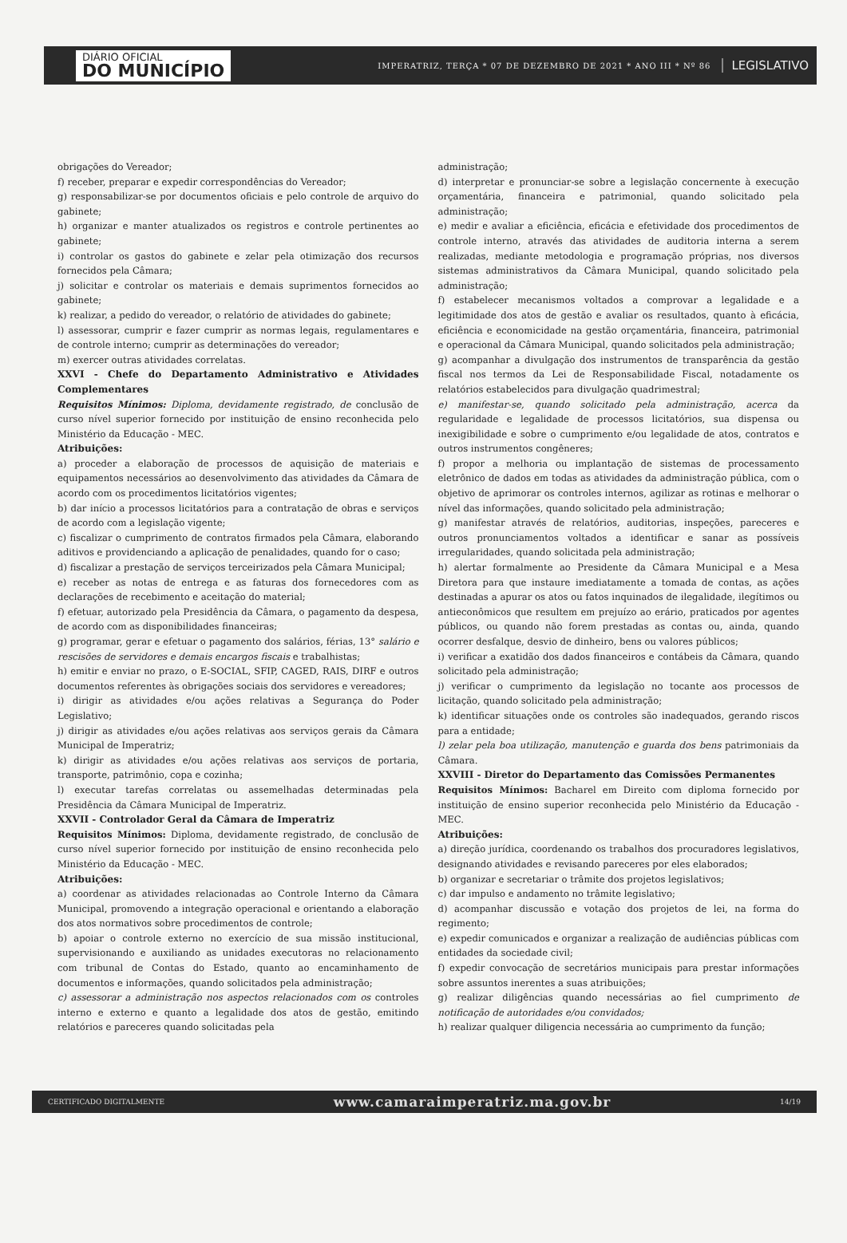DIÁRIO OFICIAL
DO MUNICÍPIO
IMPERATRIZ, TERÇA * 07 DE DEZEMBRO DE 2021 * ANO III * Nº 86
LEGISLATIVO
obrigações do Vereador;
f) receber, preparar e expedir correspondências do Vereador;
g) responsabilizar-se por documentos oficiais e pelo controle de arquivo do gabinete;
h) organizar e manter atualizados os registros e controle pertinentes ao gabinete;
i) controlar os gastos do gabinete e zelar pela otimização dos recursos fornecidos pela Câmara;
j) solicitar e controlar os materiais e demais suprimentos fornecidos ao gabinete;
k) realizar, a pedido do vereador, o relatório de atividades do gabinete;
l) assessorar, cumprir e fazer cumprir as normas legais, regulamentares e de controle interno; cumprir as determinações do vereador;
m) exercer outras atividades correlatas.
XXVI - Chefe do Departamento Administrativo e Atividades Complementares
Requisitos Mínimos: Diploma, devidamente registrado, de conclusão de curso nível superior fornecido por instituição de ensino reconhecida pelo Ministério da Educação - MEC.
Atribuições:
a) proceder a elaboração de processos de aquisição de materiais e equipamentos necessários ao desenvolvimento das atividades da Câmara de acordo com os procedimentos licitatórios vigentes;
b) dar início a processos licitatórios para a contratação de obras e serviços de acordo com a legislação vigente;
c) fiscalizar o cumprimento de contratos firmados pela Câmara, elaborando aditivos e providenciando a aplicação de penalidades, quando for o caso;
d) fiscalizar a prestação de serviços terceirizados pela Câmara Municipal;
e) receber as notas de entrega e as faturas dos fornecedores com as declarações de recebimento e aceitação do material;
f) efetuar, autorizado pela Presidência da Câmara, o pagamento da despesa, de acordo com as disponibilidades financeiras;
g) programar, gerar e efetuar o pagamento dos salários, férias, 13° salário e rescisões de servidores e demais encargos fiscais e trabalhistas;
h) emitir e enviar no prazo, o E-SOCIAL, SFIP, CAGED, RAIS, DIRF e outros documentos referentes às obrigações sociais dos servidores e vereadores;
i) dirigir as atividades e/ou ações relativas a Segurança do Poder Legislativo;
j) dirigir as atividades e/ou ações relativas aos serviços gerais da Câmara Municipal de Imperatriz;
k) dirigir as atividades e/ou ações relativas aos serviços de portaria, transporte, patrimônio, copa e cozinha;
l) executar tarefas correlatas ou assemelhadas determinadas pela Presidência da Câmara Municipal de Imperatriz.
XXVII - Controlador Geral da Câmara de Imperatriz
Requisitos Mínimos: Diploma, devidamente registrado, de conclusão de curso nível superior fornecido por instituição de ensino reconhecida pelo Ministério da Educação - MEC.
Atribuições:
a) coordenar as atividades relacionadas ao Controle Interno da Câmara Municipal, promovendo a integração operacional e orientando a elaboração dos atos normativos sobre procedimentos de controle;
b) apoiar o controle externo no exercício de sua missão institucional, supervisionando e auxiliando as unidades executoras no relacionamento com tribunal de Contas do Estado, quanto ao encaminhamento de documentos e informações, quando solicitados pela administração;
c) assessorar a administração nos aspectos relacionados com os controles interno e externo e quanto a legalidade dos atos de gestão, emitindo relatórios e pareceres quando solicitadas pela
administração;
d) interpretar e pronunciar-se sobre a legislação concernente à execução orçamentária, financeira e patrimonial, quando solicitado pela administração;
e) medir e avaliar a eficiência, eficácia e efetividade dos procedimentos de controle interno, através das atividades de auditoria interna a serem realizadas, mediante metodologia e programação próprias, nos diversos sistemas administrativos da Câmara Municipal, quando solicitado pela administração;
f) estabelecer mecanismos voltados a comprovar a legalidade e a legitimidade dos atos de gestão e avaliar os resultados, quanto à eficácia, eficiência e economicidade na gestão orçamentária, financeira, patrimonial e operacional da Câmara Municipal, quando solicitados pela administração;
g) acompanhar a divulgação dos instrumentos de transparência da gestão fiscal nos termos da Lei de Responsabilidade Fiscal, notadamente os relatórios estabelecidos para divulgação quadrimestral;
e) manifestar-se, quando solicitado pela administração, acerca da regularidade e legalidade de processos licitatórios, sua dispensa ou inexigibilidade e sobre o cumprimento e/ou legalidade de atos, contratos e outros instrumentos congêneres;
f) propor a melhoria ou implantação de sistemas de processamento eletrônico de dados em todas as atividades da administração pública, com o objetivo de aprimorar os controles internos, agilizar as rotinas e melhorar o nível das informações, quando solicitado pela administração;
g) manifestar através de relatórios, auditorias, inspeções, pareceres e outros pronunciamentos voltados a identificar e sanar as possíveis irregularidades, quando solicitada pela administração;
h) alertar formalmente ao Presidente da Câmara Municipal e a Mesa Diretora para que instaure imediatamente a tomada de contas, as ações destinadas a apurar os atos ou fatos inquinados de ilegalidade, ilegítimos ou antieconômicos que resultem em prejuízo ao erário, praticados por agentes públicos, ou quando não forem prestadas as contas ou, ainda, quando ocorrer desfalque, desvio de dinheiro, bens ou valores públicos;
i) verificar a exatidão dos dados financeiros e contábeis da Câmara, quando solicitado pela administração;
j) verificar o cumprimento da legislação no tocante aos processos de licitação, quando solicitado pela administração;
k) identificar situações onde os controles são inadequados, gerando riscos para a entidade;
l) zelar pela boa utilização, manutenção e guarda dos bens patrimoniais da Câmara.
XXVIII - Diretor do Departamento das Comissões Permanentes
Requisitos Mínimos: Bacharel em Direito com diploma fornecido por instituição de ensino superior reconhecida pelo Ministério da Educação - MEC.
Atribuições:
a) direção jurídica, coordenando os trabalhos dos procuradores legislativos, designando atividades e revisando pareceres por eles elaborados;
b) organizar e secretariar o trâmite dos projetos legislativos;
c) dar impulso e andamento no trâmite legislativo;
d) acompanhar discussão e votação dos projetos de lei, na forma do regimento;
e) expedir comunicados e organizar a realização de audiências públicas com entidades da sociedade civil;
f) expedir convocação de secretários municipais para prestar informações sobre assuntos inerentes a suas atribuições;
g) realizar diligências quando necessárias ao fiel cumprimento de notificação de autoridades e/ou convidados;
h) realizar qualquer diligencia necessária ao cumprimento da função;
CERTIFICADO DIGITALMENTE www.camaraimperatriz.ma.gov.br 14/19